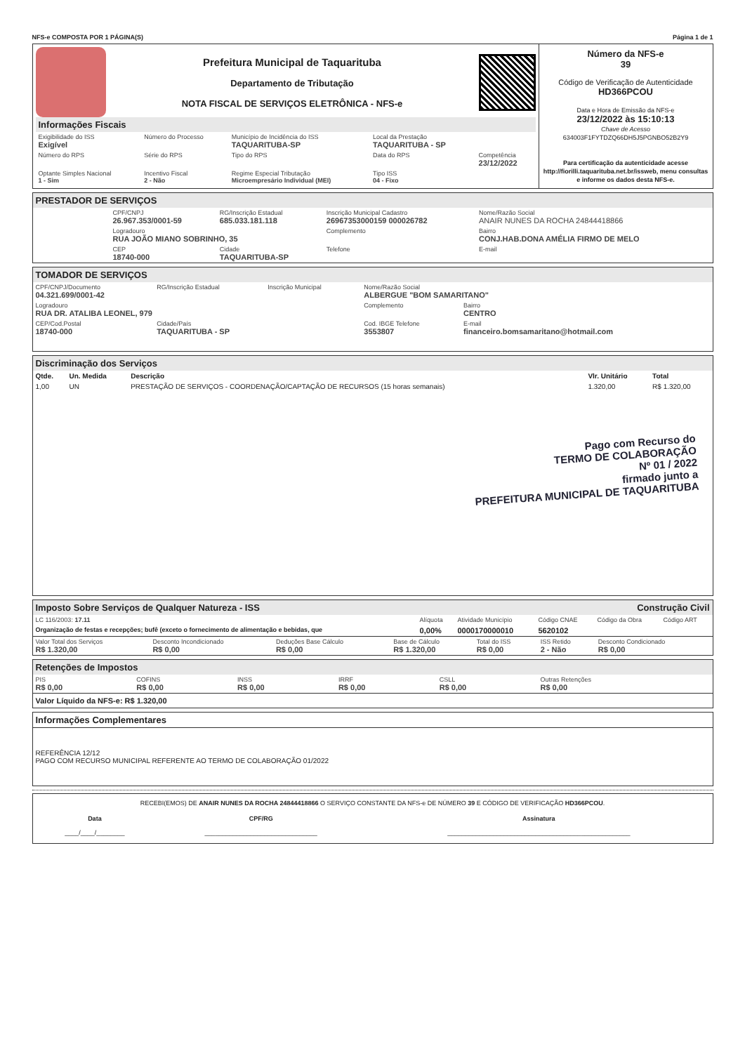NFS-e COMPOSTA POR 1 PÁGINA(S) Página 1 de 1
Prefeitura Municipal de Taquarituba
Departamento de Tributação
NOTA FISCAL DE SERVIÇOS ELETRÔNICA - NFS-e
Informações Fiscais
| Exigibilidade do ISS Exigível | Número do Processo | Município de Incidência do ISS TAQUARITUBA-SP | Local da Prestação TAQUARITUBA - SP | |
| Número do RPS | Série do RPS | Tipo do RPS | Data do RPS | Competência 23/12/2022 |
| Optante Simples Nacional 1 - Sim | Incentivo Fiscal 2 - Não | Regime Especial Tributação Microempresário Individual (MEI) | Tipo ISS 04 - Fixo | |
Número da NFS-e
39
Código de Verificação de Autenticidade
HD366PCOU
Data e Hora de Emissão da NFS-e
23/12/2022 às 15:10:13
Chave de Acesso
634003F1FYTDZQ66DH5J5PGNBO52B2Y9
Para certificação da autenticidade acesse http://fiorilli.taquarituba.net.br/issweb, menu consultas e informe os dados desta NFS-e.
PRESTADOR DE SERVIÇOS
| CPF/CNPJ 26.967.353/0001-59 | RG/Inscrição Estadual 685.033.181.118 | Inscrição Municipal Cadastro 26967353000159 000026782 | Nome/Razão Social ANAIR NUNES DA ROCHA 24844418866 |
| Logradouro RUA JOÃO MIANO SOBRINHO, 35 | | Complemento | Bairro CONJ.HAB.DONA AMÉLIA FIRMO DE MELO |
| CEP 18740-000 | Cidade TAQUARITUBA-SP | Telefone | E-mail |
TOMADOR DE SERVIÇOS
| CPF/CNPJ/Documento 04.321.699/0001-42 | RG/Inscrição Estadual | Inscrição Municipal | Nome/Razão Social ALBERGUE "BOM SAMARITANO" | |
| Logradouro RUA DR. ATALIBA LEONEL, 979 | | | Complemento | Bairro CENTRO |
| CEP/Cod.Postal 18740-000 | Cidade/País TAQUARITUBA - SP | | Cod. IBGE Telefone 3553807 | E-mail financeiro.bomsamaritano@hotmail.com |
Discriminação dos Serviços
| Qtde. | Un. Medida | Descrição | Vlr. Unitário | Total |
| --- | --- | --- | --- | --- |
| 1,00 | UN | PRESTAÇÃO DE SERVIÇOS - COORDENAÇÃO/CAPTAÇÃO DE RECURSOS (15 horas semanais) | 1.320,00 | R$ 1.320,00 |
Pago com Recurso do
TERMO DE COLABORAÇÃO
Nº 01 / 2022
firmado junto a
PREFEITURA MUNICIPAL DE TAQUARITUBA
Imposto Sobre Serviços de Qualquer Natureza - ISS Construção Civil
| LC 116/2003: 17.11 | Alíquota | Atividade Município | Código CNAE | Código da Obra | Código ART |
| Organização de festas e recepções; bufê (exceto o fornecimento de alimentação e bebidas, que | 0,00% | 0000170000010 | 5620102 | | |
| Valor Total dos Serviços R$ 1.320,00 | Desconto Incondicionado R$ 0,00 | Deduções Base Cálculo R$ 0,00 | Base de Cálculo R$ 1.320,00 | Total do ISS R$ 0,00 | ISS Retido 2 - Não | Desconto Condicionado R$ 0,00 |
Retenções de Impostos
| PIS R$ 0,00 | COFINS R$ 0,00 | INSS R$ 0,00 | IRRF R$ 0,00 | CSLL R$ 0,00 | Outras Retenções R$ 0,00 |
Valor Líquido da NFS-e: R$ 1.320,00
Informações Complementares
REFERÊNCIA 12/12
PAGO COM RECURSO MUNICIPAL REFERENTE AO TERMO DE COLABORAÇÃO 01/2022
RECEBI(EMOS) DE ANAIR NUNES DA ROCHA 24844418866 O SERVIÇO CONSTANTE DA NFS-e DE NÚMERO 39 E CÓDIGO DE VERIFICAÇÃO HD366PCOU.
| Data ____/____/________ | CPF/RG ________________________________ | Assinatura ____________________________________________________ |